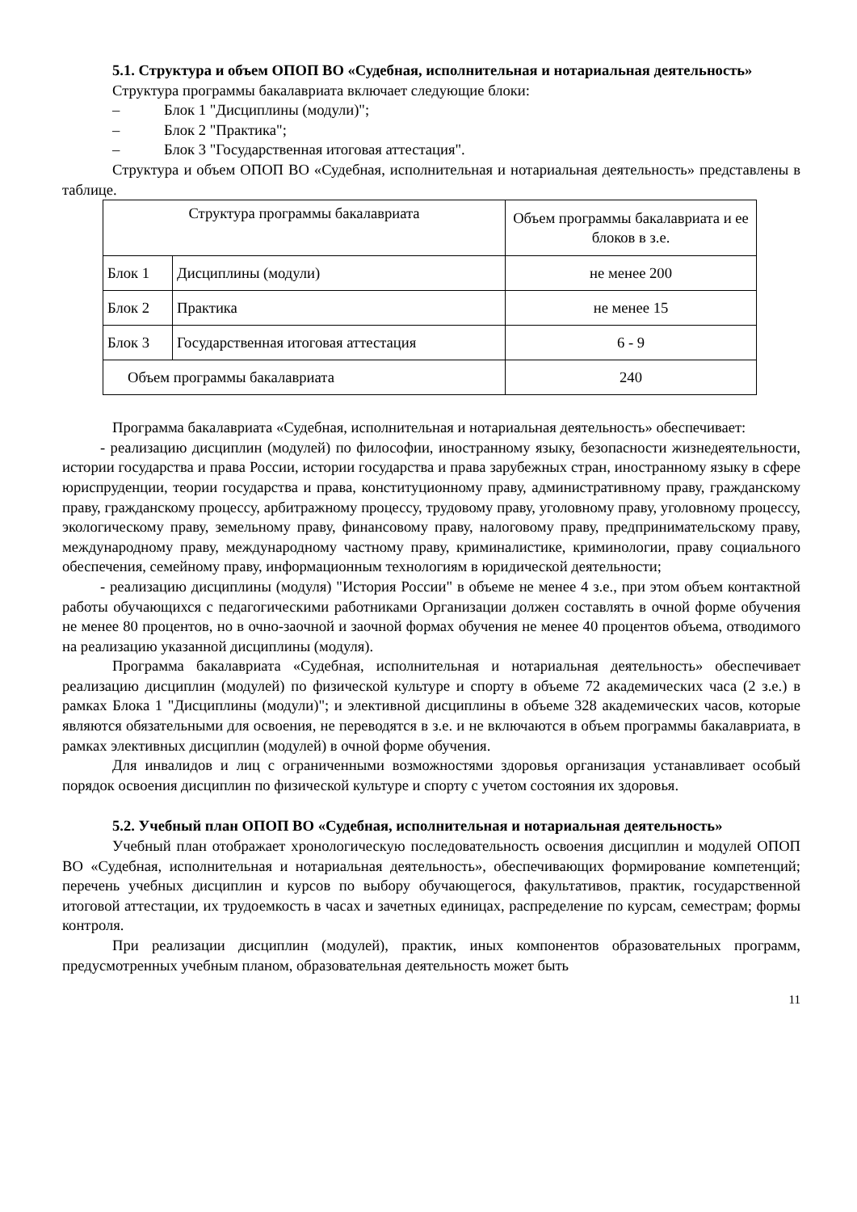5.1. Структура и объем ОПОП ВО «Судебная, исполнительная и нотариальная деятельность»
Структура программы бакалавриата включает следующие блоки:
– Блок 1 "Дисциплины (модули)";
– Блок 2 "Практика";
– Блок 3 "Государственная итоговая аттестация".
Структура и объем ОПОП ВО «Судебная, исполнительная и нотариальная деятельность» представлены в таблице.
| Структура программы бакалавриата | | Объем программы бакалавриата и ее блоков в з.е. |
| Блок 1 | Дисциплины (модули) | не менее 200 |
| Блок 2 | Практика | не менее 15 |
| Блок 3 | Государственная итоговая аттестация | 6 - 9 |
| Объем программы бакалавриата | | 240 |
Программа бакалавриата «Судебная, исполнительная и нотариальная деятельность» обеспечивает:
- реализацию дисциплин (модулей) по философии, иностранному языку, безопасности жизнедеятельности, истории государства и права России, истории государства и права зарубежных стран, иностранному языку в сфере юриспруденции, теории государства и права, конституционному праву, административному праву, гражданскому праву, гражданскому процессу, арбитражному процессу, трудовому праву, уголовному праву, уголовному процессу, экологическому праву, земельному праву, финансовому праву, налоговому праву, предпринимательскому праву, международному праву, международному частному праву, криминалистике, криминологии, праву социального обеспечения, семейному праву, информационным технологиям в юридической деятельности;
- реализацию дисциплины (модуля) "История России" в объеме не менее 4 з.е., при этом объем контактной работы обучающихся с педагогическими работниками Организации должен составлять в очной форме обучения не менее 80 процентов, но в очно-заочной и заочной формах обучения не менее 40 процентов объема, отводимого на реализацию указанной дисциплины (модуля).
Программа бакалавриата «Судебная, исполнительная и нотариальная деятельность» обеспечивает реализацию дисциплин (модулей) по физической культуре и спорту в объеме 72 академических часа (2 з.е.) в рамках Блока 1 "Дисциплины (модули)"; и элективной дисциплины в объеме 328 академических часов, которые являются обязательными для освоения, не переводятся в з.е. и не включаются в объем программы бакалавриата, в рамках элективных дисциплин (модулей) в очной форме обучения.
Для инвалидов и лиц с ограниченными возможностями здоровья организация устанавливает особый порядок освоения дисциплин по физической культуре и спорту с учетом состояния их здоровья.
5.2. Учебный план ОПОП ВО «Судебная, исполнительная и нотариальная деятельность»
Учебный план отображает хронологическую последовательность освоения дисциплин и модулей ОПОП ВО «Судебная, исполнительная и нотариальная деятельность», обеспечивающих формирование компетенций; перечень учебных дисциплин и курсов по выбору обучающегося, факультативов, практик, государственной итоговой аттестации, их трудоемкость в часах и зачетных единицах, распределение по курсам, семестрам; формы контроля.
При реализации дисциплин (модулей), практик, иных компонентов образовательных программ, предусмотренных учебным планом, образовательная деятельность может быть
11